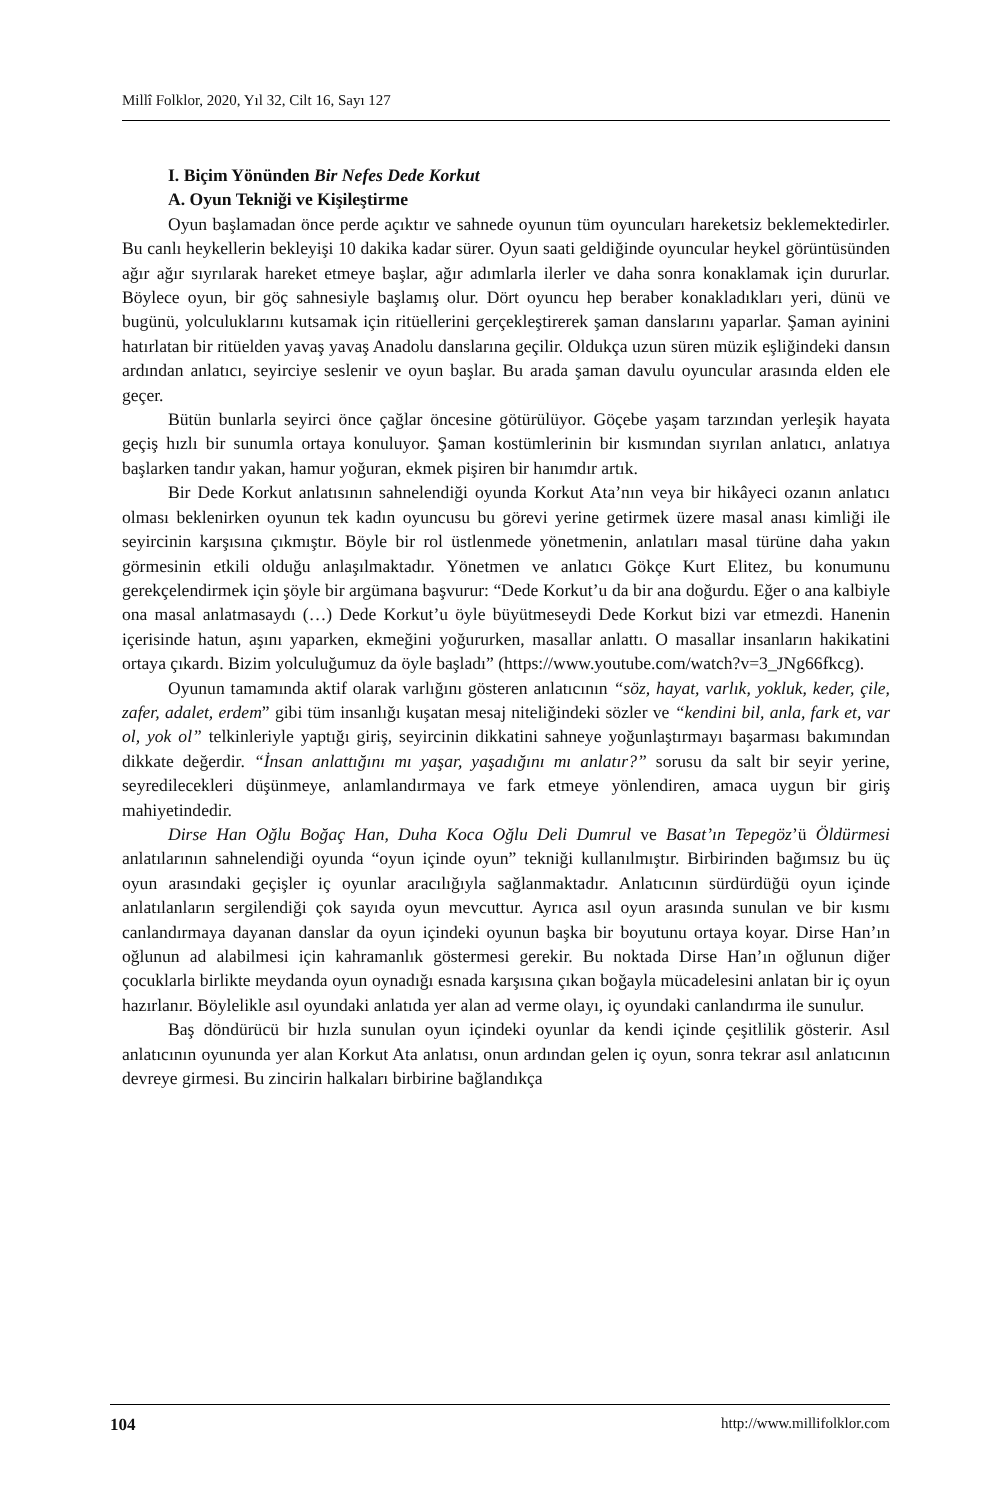Millî Folklor, 2020, Yıl 32, Cilt 16, Sayı 127
I. Biçim Yönünden Bir Nefes Dede Korkut
A. Oyun Tekniği ve Kişileştirme
Oyun başlamadan önce perde açıktır ve sahnede oyunun tüm oyuncuları hareketsiz beklemektedirler. Bu canlı heykellerin bekleyişi 10 dakika kadar sürer. Oyun saati geldiğinde oyuncular heykel görüntüsünden ağır ağır sıyrılarak hareket etmeye başlar, ağır adımlarla ilerler ve daha sonra konaklamak için dururlar. Böylece oyun, bir göç sahnesiyle başlamış olur. Dört oyuncu hep beraber konakladıkları yeri, dünü ve bugünü, yolculuklarını kutsamak için ritüellerini gerçekleştirerek şaman danslarını yaparlar. Şaman ayinini hatırlatan bir ritüelden yavaş yavaş Anadolu danslarına geçilir. Oldukça uzun süren müzik eşliğindeki dansın ardından anlatıcı, seyirciye seslenir ve oyun başlar. Bu arada şaman davulu oyuncular arasında elden ele geçer.
Bütün bunlarla seyirci önce çağlar öncesine götürülüyor. Göçebe yaşam tarzından yerleşik hayata geçiş hızlı bir sunumla ortaya konuluyor. Şaman kostümlerinin bir kısmından sıyrılan anlatıcı, anlatıya başlarken tandır yakan, hamur yoğuran, ekmek pişiren bir hanımdır artık.
Bir Dede Korkut anlatısının sahnelendiği oyunda Korkut Ata’nın veya bir hikâyeci ozanın anlatıcı olması beklenirken oyunun tek kadın oyuncusu bu görevi yerine getirmek üzere masal anası kimliği ile seyircinin karşısına çıkmıştır. Böyle bir rol üstlenmede yönetmenin, anlatıları masal türüne daha yakın görmesinin etkili olduğu anlaşılmaktadır. Yönetmen ve anlatıcı Gökçe Kurt Elitez, bu konumunu gerekçelendirmek için şöyle bir argümana başvurur: “Dede Korkut’u da bir ana doğurdu. Eğer o ana kalbiyle ona masal anlatmasaydı (…) Dede Korkut’u öyle büyütmeseydi Dede Korkut bizi var etmezdi. Hanenin içerisinde hatun, aşını yaparken, ekmeğini yoğururken, masallar anlattı. O masallar insanların hakikatini ortaya çıkardı. Bizim yolculuğumuz da öyle başladı” (https://www.youtube.com/watch?v=3_JNg66fkcg).
Oyunun tamamında aktif olarak varlığını gösteren anlatıcının “söz, hayat, varlık, yokluk, keder, çile, zafer, adalet, erdem” gibi tüm insanlığı kuşatan mesaj niteliğindeki sözler ve “kendini bil, anla, fark et, var ol, yok ol” telkinleriyle yaptığı giriş, seyircinin dikkatini sahneye yoğunlaştırmayı başarması bakımından dikkate değerdir. “İnsan anlattığını mı yaşar, yaşadığını mı anlatır?” sorusu da salt bir seyir yerine, seyredilecekleri düşünmeye, anlamlandırmaya ve fark etmeye yönlendiren, amaca uygun bir giriş mahiyetindedir.
Dirse Han Oğlu Boğaç Han, Duha Koca Oğlu Deli Dumrul ve Basat’ın Tepegöz’ü Öldürmesi anlatılarının sahnelendiği oyunda “oyun içinde oyun” tekniği kullanılmıştır. Birbirinden bağımsız bu üç oyun arasındaki geçişler iç oyunlar aracılığıyla sağlanmaktadır. Anlatıcının sürdürdüğü oyun içinde anlatılanların sergilendiği çok sayıda oyun mevcuttur. Ayrıca asıl oyun arasında sunulan ve bir kısmı canlandırmaya dayanan danslar da oyun içindeki oyunun başka bir boyutunu ortaya koyar. Dirse Han’ın oğlunun ad alabilmesi için kahramanlık göstermesi gerekir. Bu noktada Dirse Han’ın oğlunun diğer çocuklarla birlikte meydanda oyun oynadığı esnada karşısına çıkan boğayla mücadelesini anlatan bir iç oyun hazırlanır. Böylelikle asıl oyundaki anlatıda yer alan ad verme olayı, iç oyundaki canlandırma ile sunulur.
Baş döndürücü bir hızla sunulan oyun içindeki oyunlar da kendi içinde çeşitlilik gösterir. Asıl anlatıcının oyununda yer alan Korkut Ata anlatısı, onun ardından gelen iç oyun, sonra tekrar asıl anlatıcının devreye girmesi. Bu zincirin halkaları birbirine bağlandıkça
104 http://www.millifolklor.com